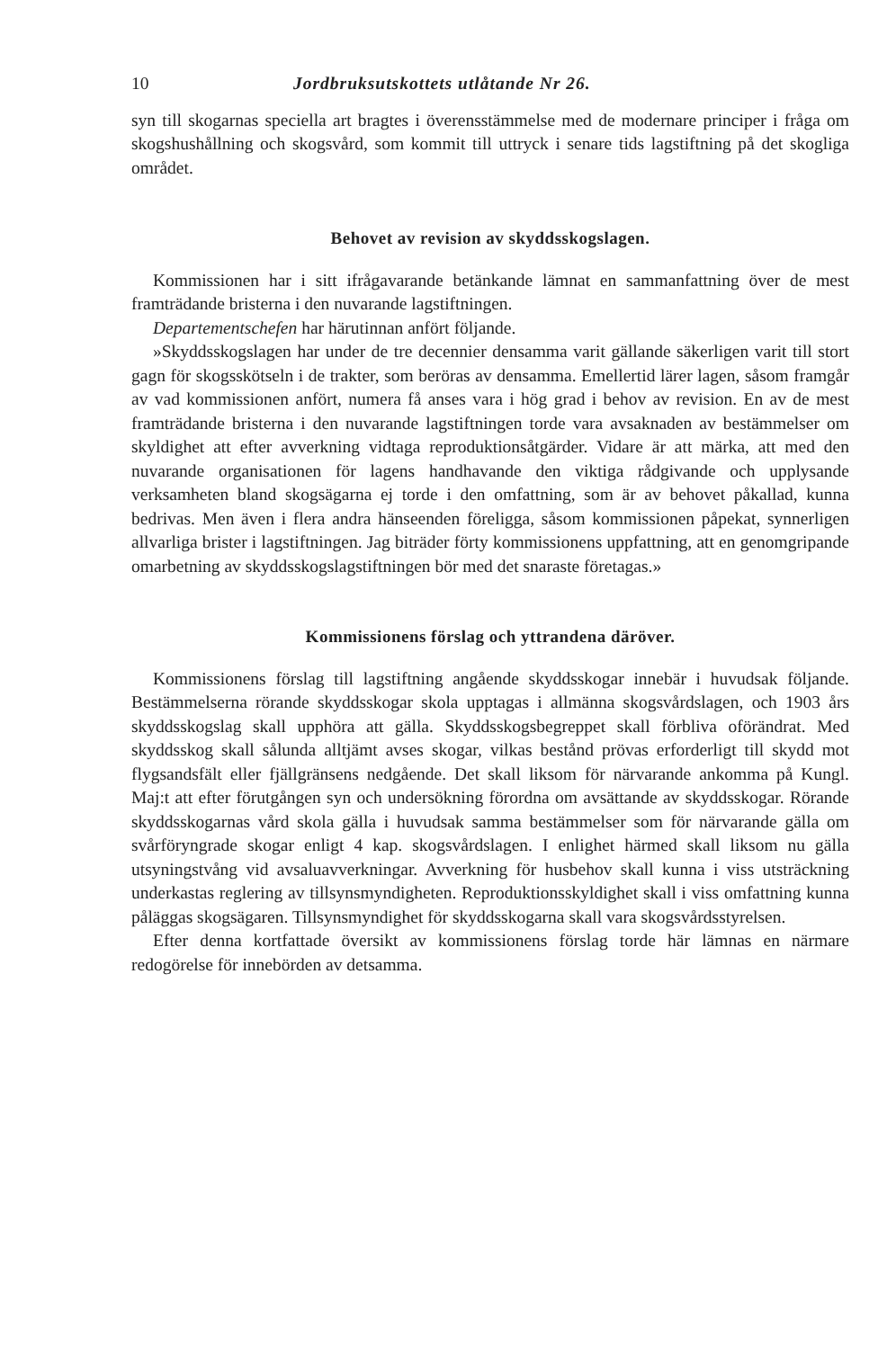10 Jordbruksutskottets utlåtande Nr 26.
syn till skogarnas speciella art bragtes i överensstämmelse med de modernare principer i fråga om skogshushållning och skogsvård, som kommit till uttryck i senare tids lagstiftning på det skogliga området.
Behovet av revision av skyddsskogslagen.
Kommissionen har i sitt ifrågavarande betänkande lämnat en sammanfattning över de mest framträdande bristerna i den nuvarande lagstiftningen.
Departementschefen har härutinnan anfört följande.
»Skyddsskogslagen har under de tre decennier densamma varit gällande säkerligen varit till stort gagn för skogsskötseln i de trakter, som beröras av densamma. Emellertid lärer lagen, såsom framgår av vad kommissionen anfört, numera få anses vara i hög grad i behov av revision. En av de mest framträdande bristerna i den nuvarande lagstiftningen torde vara avsaknaden av bestämmelser om skyldighet att efter avverkning vidtaga reproduktionsåtgärder. Vidare är att märka, att med den nuvarande organisationen för lagens handhavande den viktiga rådgivande och upplysande verksamheten bland skogsägarna ej torde i den omfattning, som är av behovet påkallad, kunna bedrivas. Men även i flera andra hänseenden föreligga, såsom kommissionen påpekat, synnerligen allvarliga brister i lagstiftningen. Jag biträder förty kommissionens uppfattning, att en genomgripande omarbetning av skyddsskogslagstiftningen bör med det snaraste företagas.»
Kommissionens förslag och yttrandena däröver.
Kommissionens förslag till lagstiftning angående skyddsskogar innebär i huvudsak följande. Bestämmelserna rörande skyddsskogar skola upptagas i allmänna skogsvårdslagen, och 1903 års skyddsskogslag skall upphöra att gälla. Skyddsskogsbegreppet skall förbliva oförändrat. Med skyddsskog skall sålunda alltjämt avses skogar, vilkas bestånd prövas erforderligt till skydd mot flygsandsfält eller fjällgränsens nedgående. Det skall liksom för närvarande ankomma på Kungl. Maj:t att efter förutgången syn och undersökning förordna om avsättande av skyddsskogar. Rörande skyddsskogarnas vård skola gälla i huvudsak samma bestämmelser som för närvarande gälla om svårföryngrade skogar enligt 4 kap. skogsvårdslagen. I enlighet härmed skall liksom nu gälla utsyningstvång vid avsaluavverkningar. Avverkning för husbehov skall kunna i viss utsträckning underkastas reglering av tillsynsmyndigheten. Reproduktionsskyldighet skall i viss omfattning kunna påläggas skogsägaren. Tillsynsmyndighet för skyddsskogarna skall vara skogsvårdsstyrelsen.
Efter denna kortfattade översikt av kommissionens förslag torde här lämnas en närmare redogörelse för innebörden av detsamma.